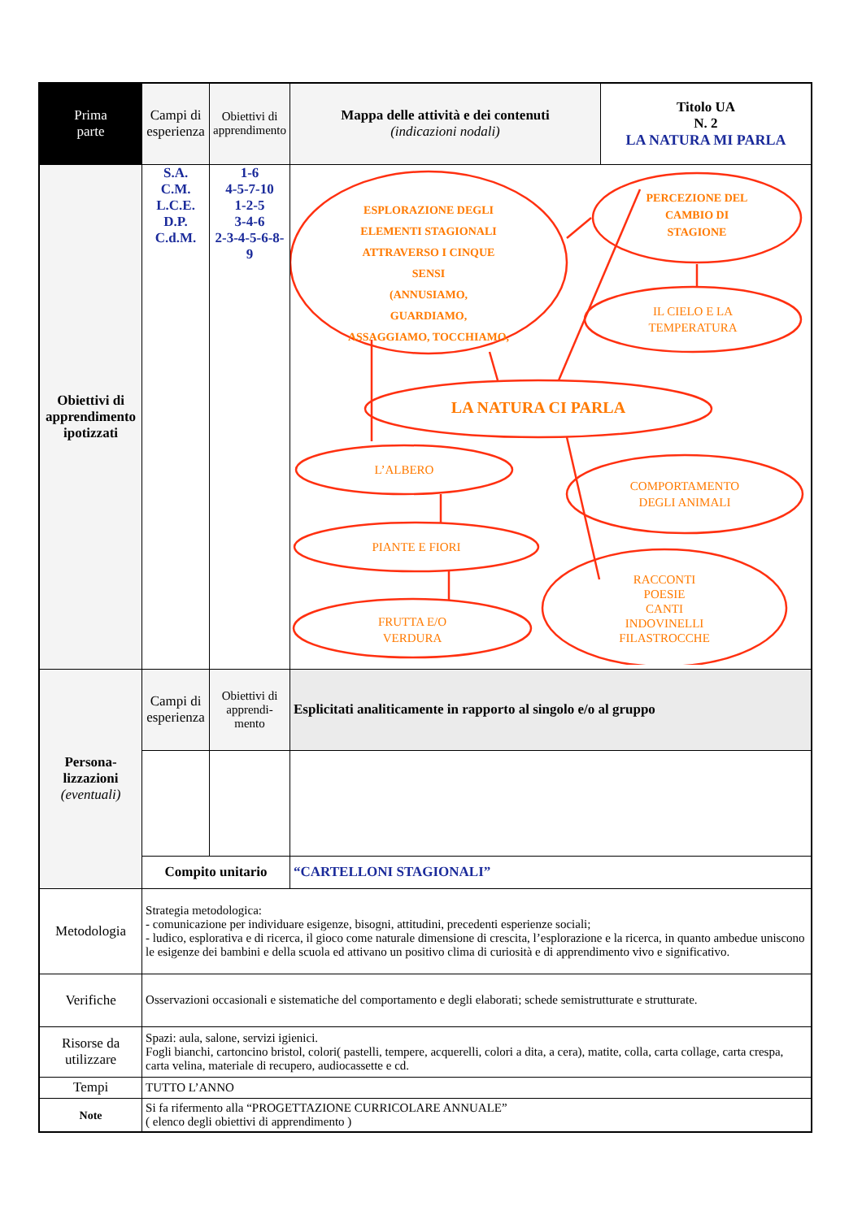| Prima parte | Campi di esperienza | Obiettivi di apprendimento | Mappa delle attività e dei contenuti (indicazioni nodali) | Titolo UA N. 2 LA NATURA MI PARLA |
| Obiettivi di apprendimento ipotizzati | S.A. C.M. L.C.E. D.P. C.d.M. | 1-6 4-5-7-10 1-2-5 3-4-6 2-3-4-5-6-8-9 | ESPLORAZIONE DEGLI ELEMENTI STAGIONALI ATTRAVERSO I CINQUE SENSI (ANNUSIAMO, GUARDIAMO, ASSAGGIAMO, TOCCHIAMO, PERCEZIONE DEL CAMBIO DI STAGIONE LA NATURA CI PARLA IL CIELO E LA TEMPERATURA L’ALBERO COMPORTAMENTO DEGLI ANIMALI PIANTE E FIORI RACCONTI POESIE CANTI INDOVINELLI FILASTROCCHE FRUTTA E/O VERDURA | |
| Persona-lizzazioni (eventuali) | Campi di esperienza | Obiettivi di apprendi-mento | Esplicitati analiticamente in rapporto al singolo e/o al gruppo | |
| | Compito unitario | | “CARTELLONI STAGIONALI” | |
| Metodologia | Strategia metodologica: - comunicazione per individuare esigenze, bisogni, attitudini, precedenti esperienze sociali; - ludico, esplorativa e di ricerca, il gioco come naturale dimensione di crescita, l’esplorazione e la ricerca, in quanto ambedue uniscono le esigenze dei bambini e della scuola ed attivano un positivo clima di curiosità e di apprendimento vivo e significativo. | | | |
| Verifiche | Osservazioni occasionali e sistematiche del comportamento e degli elaborati; schede semistrutturate e strutturate. | | | |
| Risorse da utilizzare | Spazi: aula, salone, servizi igienici. Fogli bianchi, cartoncino bristol, colori( pastelli, tempere, acquerelli, colori a dita, a cera), matite, colla, carta collage, carta crespa, carta velina, materiale di recupero, audiocassette e cd. | | | |
| Tempi | TUTTO L’ANNO | | | |
| Note | Si fa rifermento alla “PROGETTAZIONE CURRICOLARE ANNUALE” ( elenco degli obiettivi di apprendimento ) | | | |